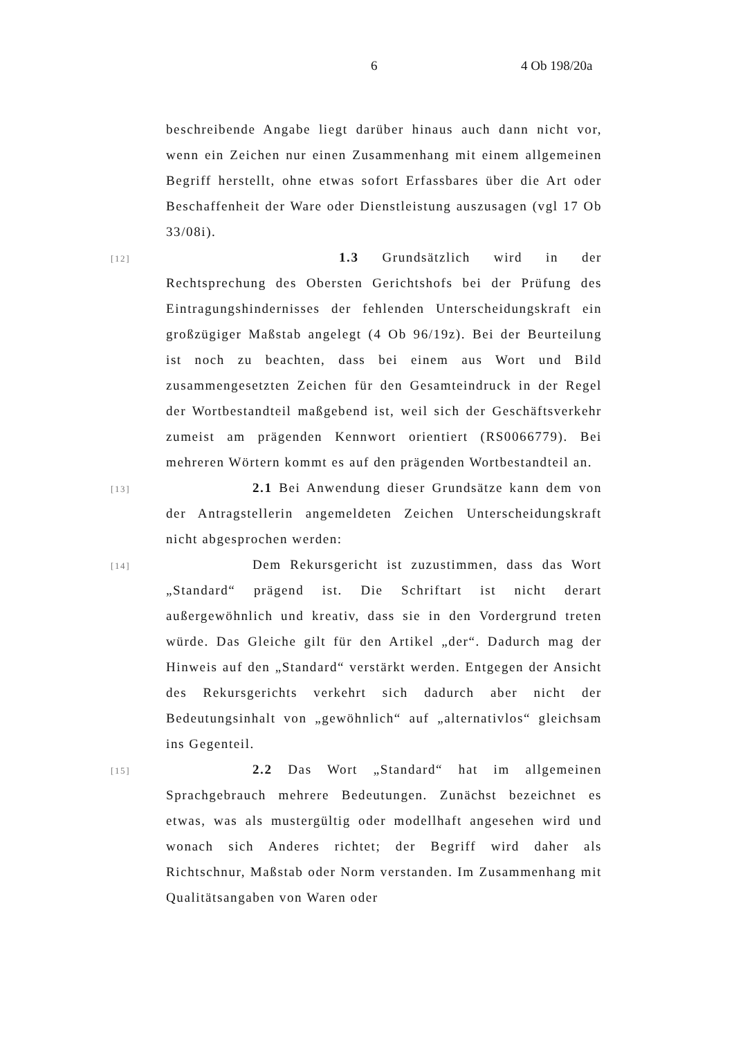6 4 Ob 198/20a
beschreibende Angabe liegt darüber hinaus auch dann nicht vor, wenn ein Zeichen nur einen Zusammenhang mit einem allgemeinen Begriff herstellt, ohne etwas sofort Erfassbares über die Art oder Beschaffenheit der Ware oder Dienstleistung auszusagen (vgl 17 Ob 33/08i).
[12]
1.3 Grundsätzlich wird in der Rechtsprechung des Obersten Gerichtshofs bei der Prüfung des Eintragungshindernisses der fehlenden Unterscheidungskraft ein großzügiger Maßstab angelegt (4 Ob 96/19z). Bei der Beurteilung ist noch zu beachten, dass bei einem aus Wort und Bild zusammengesetzten Zeichen für den Gesamteindruck in der Regel der Wortbestandteil maßgebend ist, weil sich der Geschäftsverkehr zumeist am prägenden Kennwort orientiert (RS0066779). Bei mehreren Wörtern kommt es auf den prägenden Wortbestandteil an.
[13]
2.1 Bei Anwendung dieser Grundsätze kann dem von der Antragstellerin angemeldeten Zeichen Unterscheidungskraft nicht abgesprochen werden:
[14]
Dem Rekursgericht ist zuzustimmen, dass das Wort „Standard“ prägend ist. Die Schriftart ist nicht derart außergewöhnlich und kreativ, dass sie in den Vordergrund treten würde. Das Gleiche gilt für den Artikel „der“. Dadurch mag der Hinweis auf den „Standard“ verstärkt werden. Entgegen der Ansicht des Rekursgerichts verkehrt sich dadurch aber nicht der Bedeutungsinhalt von „gewöhnlich“ auf „alternativlos“ gleichsam ins Gegenteil.
[15]
2.2 Das Wort „Standard“ hat im allgemeinen Sprachgebrauch mehrere Bedeutungen. Zunächst bezeichnet es etwas, was als mustergültig oder modellhaft angesehen wird und wonach sich Anderes richtet; der Begriff wird daher als Richtschnur, Maßstab oder Norm verstanden. Im Zusammenhang mit Qualitätsangaben von Waren oder